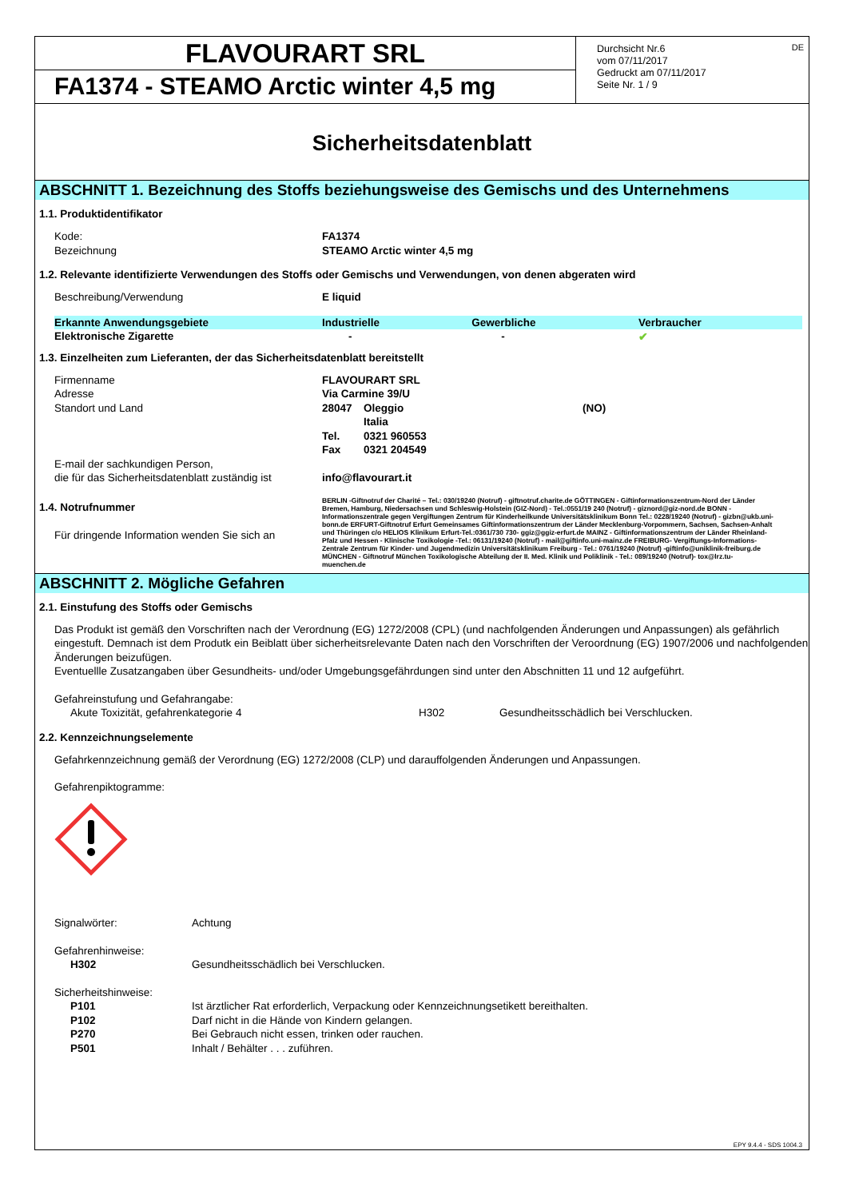FLAVOURART SRL
FA1374 - STEAMO Arctic winter 4,5 mg
DE Durchsicht Nr.6
vom 07/11/2017
Gedruckt am 07/11/2017
Seite Nr. 1 / 9
Sicherheitsdatenblatt
ABSCHNITT 1. Bezeichnung des Stoffs beziehungsweise des Gemischs und des Unternehmens
1.1. Produktidentifikator
Kode: FA1374
Bezeichnung STEAMO Arctic winter 4,5 mg
1.2. Relevante identifizierte Verwendungen des Stoffs oder Gemischs und Verwendungen, von denen abgeraten wird
Beschreibung/Verwendung E liquid
| Erkannte Anwendungsgebiete | Industrielle | Gewerbliche | Verbraucher |
| --- | --- | --- | --- |
| Elektronische Zigarette | - | - | ✔ |
1.3. Einzelheiten zum Lieferanten, der das Sicherheitsdatenblatt bereitstellt
Firmenname FLAVOURART SRL
Adresse Via Carmine 39/U
Standort und Land 28047 Oleggio (NO)
Italia
Tel. 0321 960553
Fax 0321 204549
E-mail der sachkundigen Person,
die für das Sicherheitsdatenblatt zuständig ist info@flavourart.it
1.4. Notrufnummer
Für dringende Information wenden Sie sich an
BERLIN -Giftnotruf der Charité – Tel.: 030/19240 (Notruf) - giftnotruf.charite.de GÖTTINGEN - Giftinformationszentrum-Nord der Länder Bremen, Hamburg, Niedersachsen und Schleswig-Holstein (GIZ-Nord) - Tel.:0551/19 240 (Notruf) - giznord@giz-nord.de BONN - Informationszentrale gegen Vergiftungen Zentrum für Kinderheilkunde Universitätsklinikum Bonn Tel.: 0228/19240 (Notruf) - gizbn@ukb.uni-bonn.de ERFURT-Giftnotruf Erfurt Gemeinsames Giftinformationszentrum der Länder Mecklenburg-Vorpommern, Sachsen, Sachsen-Anhalt und Thüringen c/o HELIOS Klinikum Erfurt-Tel.:0361/730 730- ggiz@ggiz-erfurt.de MAINZ - Giftinformationszentrum der Länder Rheinland-Pfalz und Hessen - Klinische Toxikologie -Tel.: 06131/19240 (Notruf) - mail@giftinfo.uni-mainz.de FREIBURG- Vergiftungs-Informations-Zentrale Zentrum für Kinder- und Jugendmedizin Universitätsklinikum Freiburg - Tel.: 0761/19240 (Notruf) -giftinfo@uniklinik-freiburg.de MÜNCHEN - Giftnotruf München Toxikologische Abteilung der II. Med. Klinik und Poliklinik - Tel.: 089/19240 (Notruf)- tox@lrz.tu-muenchen.de
ABSCHNITT 2. Mögliche Gefahren
2.1. Einstufung des Stoffs oder Gemischs
Das Produkt ist gemäß den Vorschriften nach der Verordnung (EG) 1272/2008 (CPL) (und nachfolgenden Änderungen und Anpassungen) als gefährlich eingestuft. Demnach ist dem Produtk ein Beiblatt über sicherheitsrelevante Daten nach den Vorschriften der Veroordnung (EG) 1907/2006 und nachfolgenden Änderungen beizufügen.
Eventuellle Zusatzangaben über Gesundheits- und/oder Umgebungsgefährdungen sind unter den Abschnitten 11 und 12 aufgeführt.
Gefahreinstufung und Gefahrangabe:
Akute Toxizität, gefahrenkategorie 4 H302 Gesundheitsschädlich bei Verschlucken.
2.2. Kennzeichnungselemente
Gefahrkennzeichnung gemäß der Verordnung (EG) 1272/2008 (CLP) und darauffolgenden Änderungen und Anpassungen.
Gefahrenpiktogramme:
Signalwörter: Achtung
Gefahrenhinweise:
H302 Gesundheitsschädlich bei Verschlucken.
Sicherheitshinweise:
P101 Ist ärztlicher Rat erforderlich, Verpackung oder Kennzeichnungsetikett bereithalten.
P102 Darf nicht in die Hände von Kindern gelangen.
P270 Bei Gebrauch nicht essen, trinken oder rauchen.
P501 Inhalt / Behälter . . . zuführen.
EPY 9.4.4 - SDS 1004.3